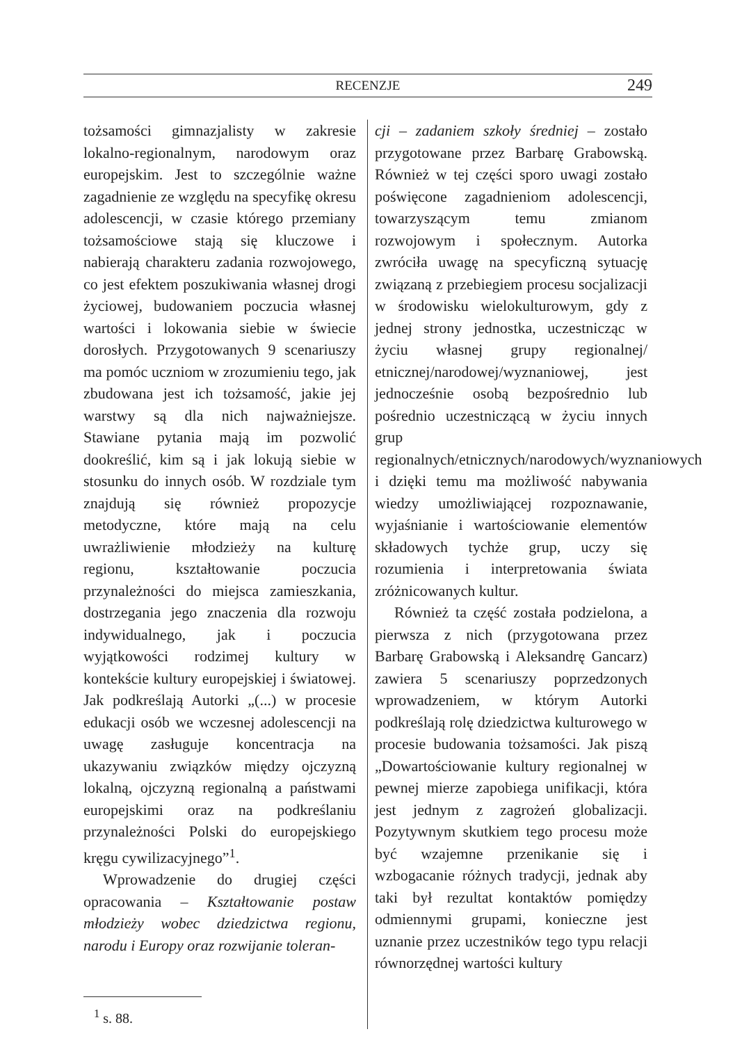RECENZJE 249
tożsamości gimnazjalisty w zakresie lokalno-regionalnym, narodowym oraz europejskim. Jest to szczególnie ważne zagadnienie ze względu na specyfikę okresu adolescencji, w czasie którego przemiany tożsamościowe stają się kluczowe i nabierają charakteru zadania rozwojowego, co jest efektem poszukiwania własnej drogi życiowej, budowaniem poczucia własnej wartości i lokowania siebie w świecie dorosłych. Przygotowanych 9 scenariuszy ma pomóc uczniom w zrozumieniu tego, jak zbudowana jest ich tożsamość, jakie jej warstwy są dla nich najważniejsze. Stawiane pytania mają im pozwolić dookreślić, kim są i jak lokują siebie w stosunku do innych osób. W rozdziale tym znajdują się również propozycje metodyczne, które mają na celu uwrażliwienie młodzieży na kulturę regionu, kształtowanie poczucia przynależności do miejsca zamieszkania, dostrzegania jego znaczenia dla rozwoju indywidualnego, jak i poczucia wyjątkowości rodzimej kultury w kontekście kultury europejskiej i światowej. Jak podkreślają Autorki „(...) w procesie edukacji osób we wczesnej adolescencji na uwagę zasługuje koncentracja na ukazywaniu związków między ojczyzną lokalną, ojczyzną regionalną a państwami europejskimi oraz na podkreślaniu przynależności Polski do europejskiego kręgu cywilizacyjnego”<sup>1</sup>.
Wprowadzenie do drugiej części opracowania – Kształtowanie postaw młodzieży wobec dziedzictwa regionu, narodu i Europy oraz rozwijanie toleran-
<sup>1</sup> s. 88.
cji – zadaniem szkoły średniej – zostało przygotowane przez Barbarę Grabowską. Również w tej części sporo uwagi zostało poświęcone zagadnieniom adolescencji, towarzyszącym temu zmianom rozwojowym i społecznym. Autorka zwróciła uwagę na specyficzną sytuację związaną z przebiegiem procesu socjalizacji w środowisku wielokulturowym, gdy z jednej strony jednostka, uczestnicząc w życiu własnej grupy regionalnej/ etnicznej/narodowej/wyznaniowej, jest jednocześnie osobą bezpośrednio lub pośrednio uczestniczącą w życiu innych grup regionalnych/etnicznych/narodowych/wyznaniowych i dzięki temu ma możliwość nabywania wiedzy umożliwiającej rozpoznawanie, wyjaśnianie i wartościowanie elementów składowych tychże grup, uczy się rozumienia i interpretowania świata zróżnicowanych kultur.
Również ta część została podzielona, a pierwsza z nich (przygotowana przez Barbarę Grabowską i Aleksandrę Gancarz) zawiera 5 scenariuszy poprzedzonych wprowadzeniem, w którym Autorki podkreślają rolę dziedzictwa kulturowego w procesie budowania tożsamości. Jak piszą „Dowartościowanie kultury regionalnej w pewnej mierze zapobiega unifikacji, która jest jednym z zagrożeń globalizacji. Pozytywnym skutkiem tego procesu może być wzajemne przenikanie się i wzbogacanie różnych tradycji, jednak aby taki był rezultat kontaktów pomiędzy odmiennymi grupami, konieczne jest uznanie przez uczestników tego typu relacji równorzędnej wartości kultury